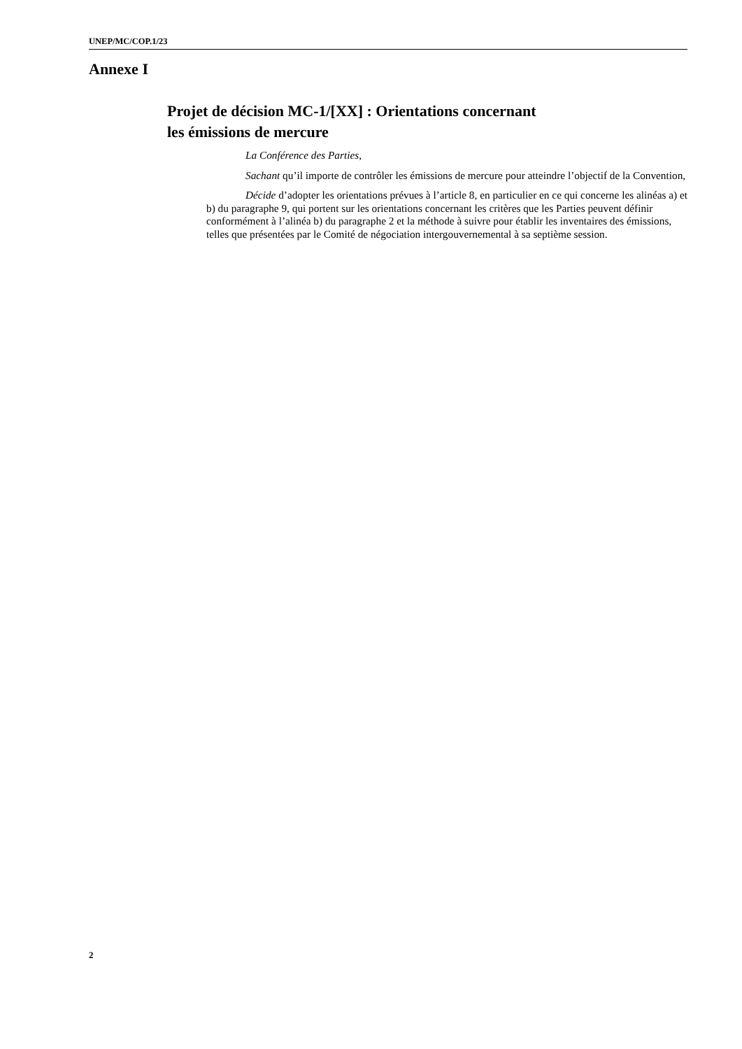UNEP/MC/COP.1/23
Annexe I
Projet de décision MC-1/[XX] : Orientations concernant
les émissions de mercure
La Conférence des Parties,
Sachant qu’il importe de contrôler les émissions de mercure pour atteindre l’objectif de la Convention,
Décide d’adopter les orientations prévues à l’article 8, en particulier en ce qui concerne les alinéas a) et b) du paragraphe 9, qui portent sur les orientations concernant les critères que les Parties peuvent définir conformément à l’alinéa b) du paragraphe 2 et la méthode à suivre pour établir les inventaires des émissions, telles que présentées par le Comité de négociation intergouvernemental à sa septième session.
2